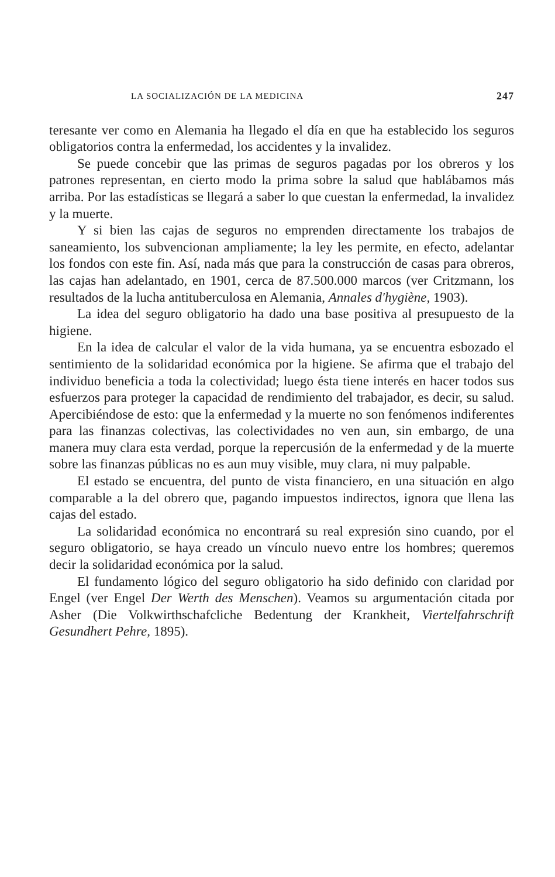LA SOCIALIZACIÓN DE LA MEDICINA 247
teresante ver como en Alemania ha llegado el día en que ha establecido los seguros obligatorios contra la enfermedad, los accidentes y la invalidez.
Se puede concebir que las primas de seguros pagadas por los obreros y los patrones representan, en cierto modo la prima sobre la salud que hablábamos más arriba. Por las estadísticas se llegará a saber lo que cuestan la enfermedad, la invalidez y la muerte.
Y si bien las cajas de seguros no emprenden directamente los trabajos de saneamiento, los subvencionan ampliamente; la ley les permite, en efecto, adelantar los fondos con este fin. Así, nada más que para la construcción de casas para obreros, las cajas han adelantado, en 1901, cerca de 87.500.000 marcos (ver Critzmann, los resultados de la lucha antituberculosa en Alemania, Annales d'hygiène, 1903).
La idea del seguro obligatorio ha dado una base positiva al presupuesto de la higiene.
En la idea de calcular el valor de la vida humana, ya se encuentra esbozado el sentimiento de la solidaridad económica por la higiene. Se afirma que el trabajo del individuo beneficia a toda la colectividad; luego ésta tiene interés en hacer todos sus esfuerzos para proteger la capacidad de rendimiento del trabajador, es decir, su salud. Apercibiéndose de esto: que la enfermedad y la muerte no son fenómenos indiferentes para las finanzas colectivas, las colectividades no ven aun, sin embargo, de una manera muy clara esta verdad, porque la repercusión de la enfermedad y de la muerte sobre las finanzas públicas no es aun muy visible, muy clara, ni muy palpable.
El estado se encuentra, del punto de vista financiero, en una situación en algo comparable a la del obrero que, pagando impuestos indirectos, ignora que llena las cajas del estado.
La solidaridad económica no encontrará su real expresión sino cuando, por el seguro obligatorio, se haya creado un vínculo nuevo entre los hombres; queremos decir la solidaridad económica por la salud.
El fundamento lógico del seguro obligatorio ha sido definido con claridad por Engel (ver Engel Der Werth des Menschen). Veamos su argumentación citada por Asher (Die Volkwirthschafcliche Bedentung der Krankheit, Viertelfahrschrift Gesundhert Pehre, 1895).